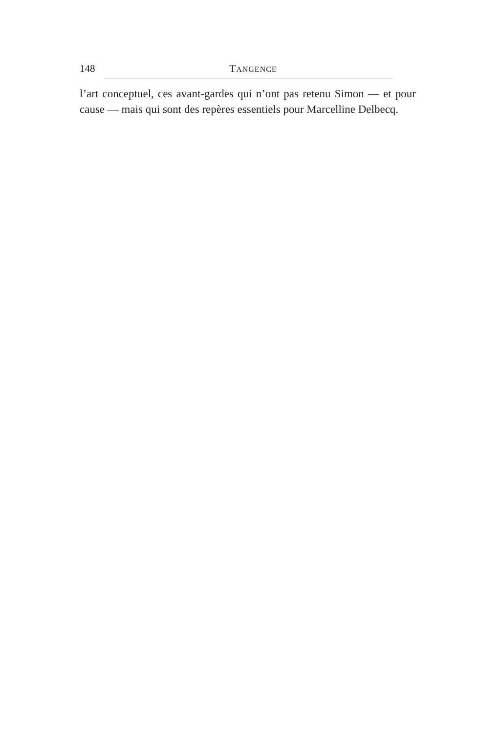148 TANGENCE
l’art conceptuel, ces avant-gardes qui n’ont pas retenu Simon — et pour cause — mais qui sont des repères essentiels pour Marcelline Delbecq.